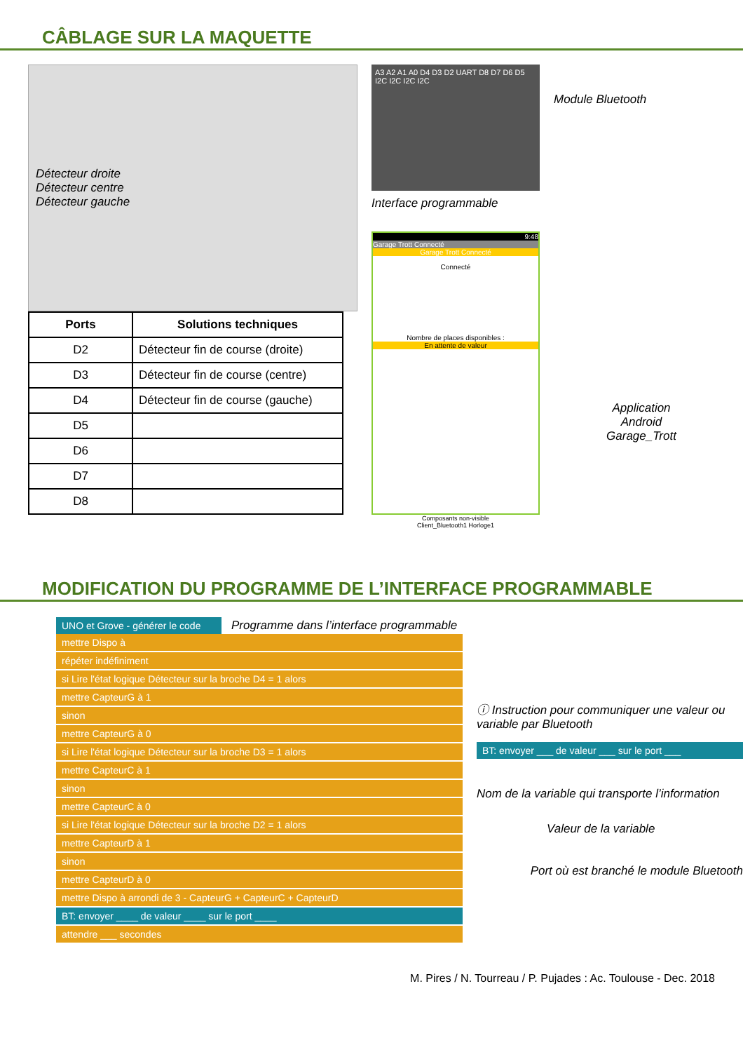CÂBLAGE SUR LA MAQUETTE
Détecteur droite
Détecteur centre
Détecteur gauche
| Ports | Solutions techniques |
| --- | --- |
| D2 | Détecteur fin de course (droite) |
| D3 | Détecteur fin de course (centre) |
| D4 | Détecteur fin de course (gauche) |
| D5 | |
| D6 | |
| D7 | |
| D8 | |
A3 A2 A1 A0 D4 D3 D2 UART D8 D7 D6 D5 I2C I2C I2C I2C
Interface programmable
9:48
Garage Trott Connecté
Garage Trott Connecté
Connecté
Nombre de places disponibles :
En attente de valeur
Composants non-visible
Client_Bluetooth1 Horloge1
Module Bluetooth
Application
Android
Garage_Trott
MODIFICATION DU PROGRAMME DE L’INTERFACE PROGRAMMABLE
UNO et Grove - générer le code
Programme dans l’interface programmable
mettre Dispo à
répéter indéfiniment
si Lire l'état logique Détecteur sur la broche D4 = 1 alors
mettre CapteurG à 1
sinon
mettre CapteurG à 0
si Lire l'état logique Détecteur sur la broche D3 = 1 alors
mettre CapteurC à 1
sinon
mettre CapteurC à 0
si Lire l'état logique Détecteur sur la broche D2 = 1 alors
mettre CapteurD à 1
sinon
mettre CapteurD à 0
mettre Dispo à arrondi de 3 - CapteurG + CapteurC + CapteurD
BT: envoyer ____ de valeur ____ sur le port ____
attendre ___ secondes
ⓘ Instruction pour communiquer une valeur ou variable par Bluetooth
BT: envoyer ___ de valeur ___ sur le port ___
Nom de la variable qui transporte l’information
Valeur de la variable
Port où est branché le module Bluetooth
M. Pires / N. Tourreau / P. Pujades : Ac. Toulouse - Dec. 2018